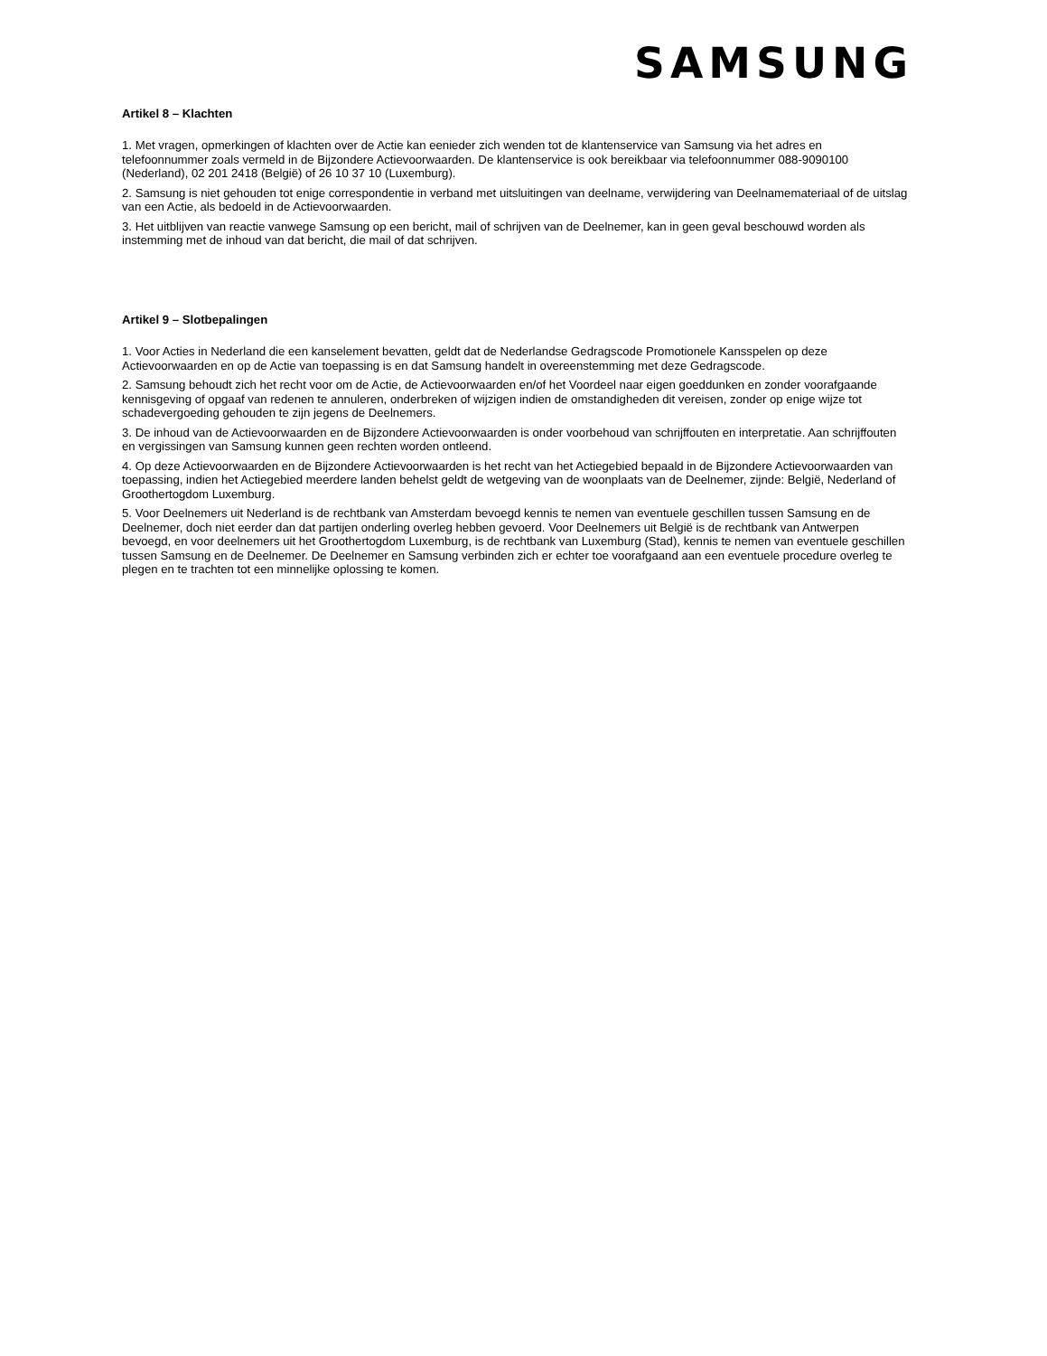SAMSUNG
Artikel 8 – Klachten
1. Met vragen, opmerkingen of klachten over de Actie kan eenieder zich wenden tot de klantenservice van Samsung via het adres en telefoonnummer zoals vermeld in de Bijzondere Actievoorwaarden. De klantenservice is ook bereikbaar via telefoonnummer 088-9090100 (Nederland), 02 201 2418 (België) of 26 10 37 10 (Luxemburg).
2. Samsung is niet gehouden tot enige correspondentie in verband met uitsluitingen van deelname, verwijdering van Deelnamemateriaal of de uitslag van een Actie, als bedoeld in de Actievoorwaarden.
3. Het uitblijven van reactie vanwege Samsung op een bericht, mail of schrijven van de Deelnemer, kan in geen geval beschouwd worden als instemming met de inhoud van dat bericht, die mail of dat schrijven.
Artikel 9 – Slotbepalingen
1. Voor Acties in Nederland die een kanselement bevatten, geldt dat de Nederlandse Gedragscode Promotionele Kansspelen op deze Actievoorwaarden en op de Actie van toepassing is en dat Samsung handelt in overeenstemming met deze Gedragscode.
2. Samsung behoudt zich het recht voor om de Actie, de Actievoorwaarden en/of het Voordeel naar eigen goeddunken en zonder voorafgaande kennisgeving of opgaaf van redenen te annuleren, onderbreken of wijzigen indien de omstandigheden dit vereisen, zonder op enige wijze tot schadevergoeding gehouden te zijn jegens de Deelnemers.
3. De inhoud van de Actievoorwaarden en de Bijzondere Actievoorwaarden is onder voorbehoud van schrijffouten en interpretatie. Aan schrijffouten en vergissingen van Samsung kunnen geen rechten worden ontleend.
4. Op deze Actievoorwaarden en de Bijzondere Actievoorwaarden is het recht van het Actiegebied bepaald in de Bijzondere Actievoorwaarden van toepassing, indien het Actiegebied meerdere landen behelst geldt de wetgeving van de woonplaats van de Deelnemer, zijnde: België, Nederland of Groothertogdom Luxemburg.
5. Voor Deelnemers uit Nederland is de rechtbank van Amsterdam bevoegd kennis te nemen van eventuele geschillen tussen Samsung en de Deelnemer, doch niet eerder dan dat partijen onderling overleg hebben gevoerd. Voor Deelnemers uit België is de rechtbank van Antwerpen bevoegd, en voor deelnemers uit het Groothertogdom Luxemburg, is de rechtbank van Luxemburg (Stad), kennis te nemen van eventuele geschillen tussen Samsung en de Deelnemer. De Deelnemer en Samsung verbinden zich er echter toe voorafgaand aan een eventuele procedure overleg te plegen en te trachten tot een minnelijke oplossing te komen.